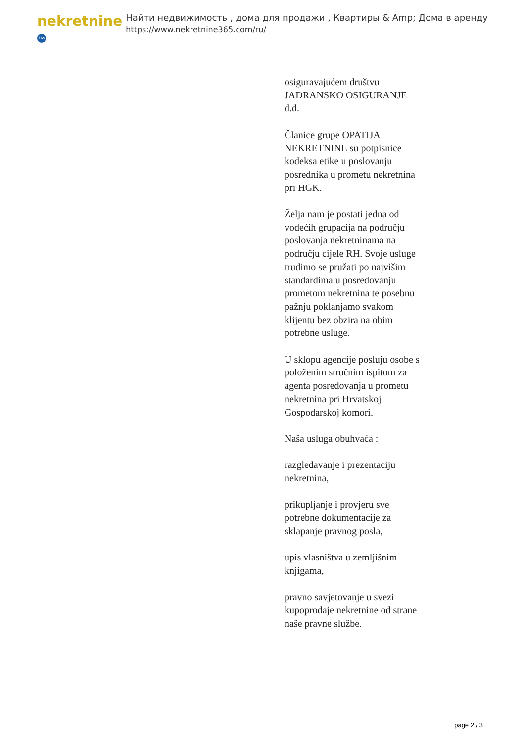nekretnine 365
Найти недвижимость , дома для продажи , Квартиры & Amp; Дома в аренду
https://www.nekretnine365.com/ru/
osiguravajućem društvu JADRANSKO OSIGURANJE d.d.
Članice grupe OPATIJA NEKRETNINE su potpisnice kodeksa etike u poslovanju posrednika u prometu nekretnina pri HGK.
Želja nam je postati jedna od vodećih grupacija na području poslovanja nekretninama na području cijele RH. Svoje usluge trudimo se pružati po najvišim standardima u posredovanju prometom nekretnina te posebnu pažnju poklanjamo svakom klijentu bez obzira na obim potrebne usluge.
U sklopu agencije posluju osobe s položenim stručnim ispitom za agenta posredovanja u prometu nekretnina pri Hrvatskoj Gospodarskoj komori.
Naša usluga obuhvaća :
razgledavanje i prezentaciju nekretnina,
prikupljanje i provjeru sve potrebne dokumentacije za sklapanje pravnog posla,
upis vlasništva u zemljišnim knjigama,
pravno savjetovanje u svezi kupoprodaje nekretnine od strane naše pravne službe.
page 2 / 3